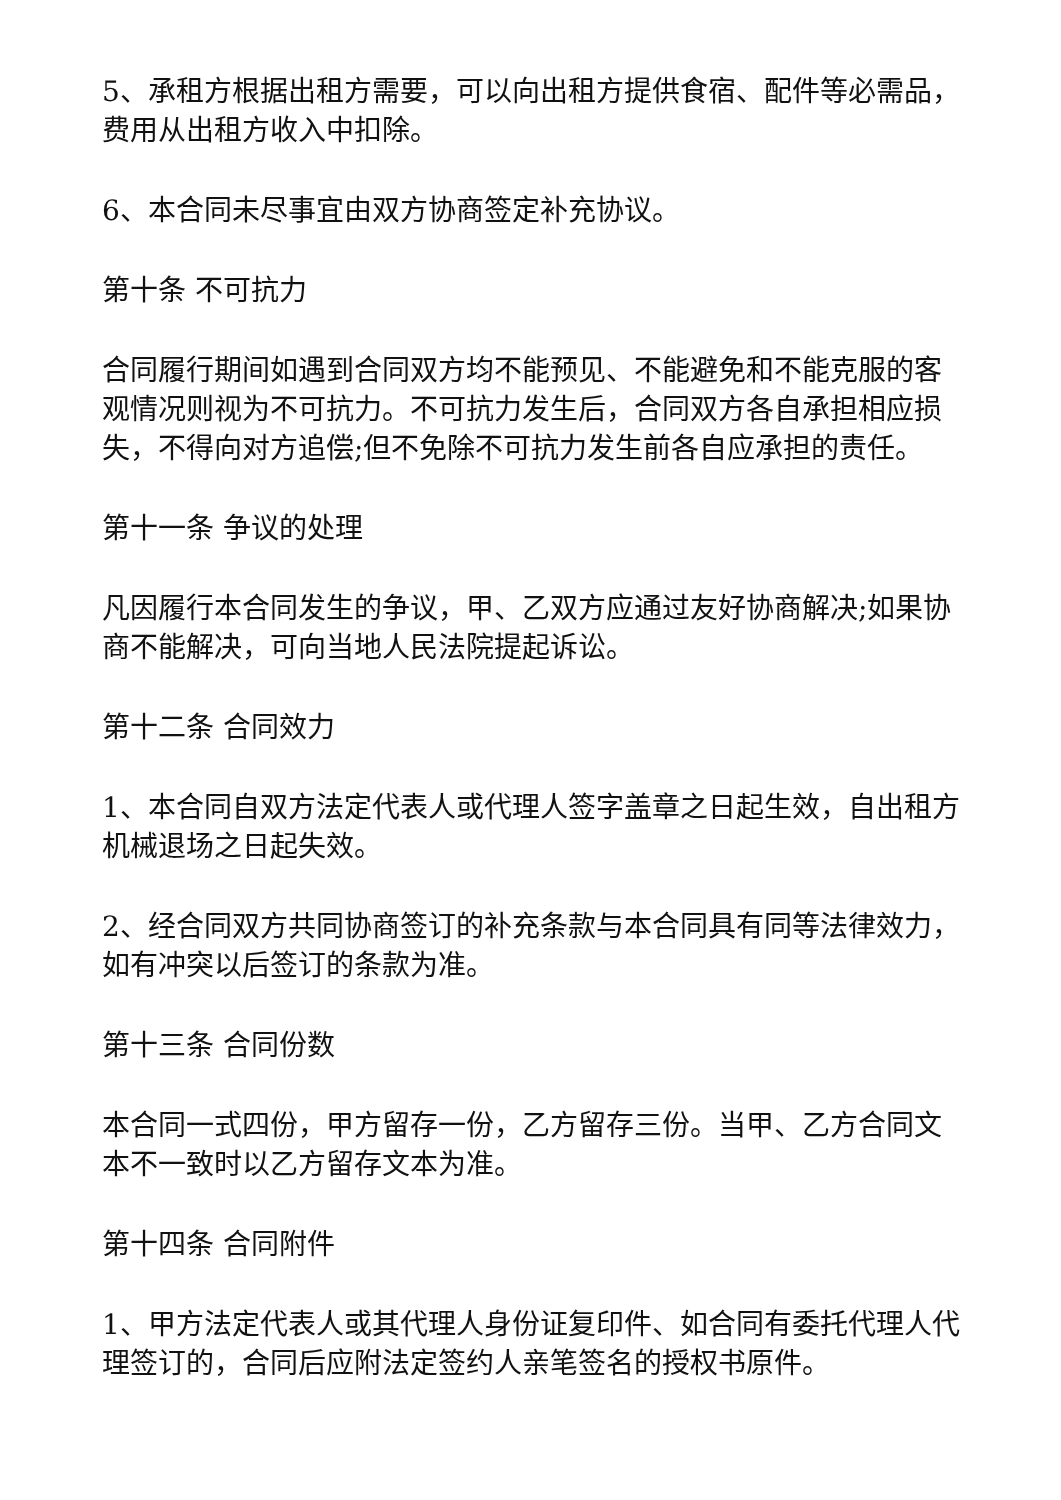5、承租方根据出租方需要，可以向出租方提供食宿、配件等必需品，费用从出租方收入中扣除。
6、本合同未尽事宜由双方协商签定补充协议。
第十条 不可抗力
合同履行期间如遇到合同双方均不能预见、不能避免和不能克服的客观情况则视为不可抗力。不可抗力发生后，合同双方各自承担相应损失，不得向对方追偿;但不免除不可抗力发生前各自应承担的责任。
第十一条 争议的处理
凡因履行本合同发生的争议，甲、乙双方应通过友好协商解决;如果协商不能解决，可向当地人民法院提起诉讼。
第十二条 合同效力
1、本合同自双方法定代表人或代理人签字盖章之日起生效，自出租方机械退场之日起失效。
2、经合同双方共同协商签订的补充条款与本合同具有同等法律效力，如有冲突以后签订的条款为准。
第十三条 合同份数
本合同一式四份，甲方留存一份，乙方留存三份。当甲、乙方合同文本不一致时以乙方留存文本为准。
第十四条 合同附件
1、甲方法定代表人或其代理人身份证复印件、如合同有委托代理人代理签订的，合同后应附法定签约人亲笔签名的授权书原件。